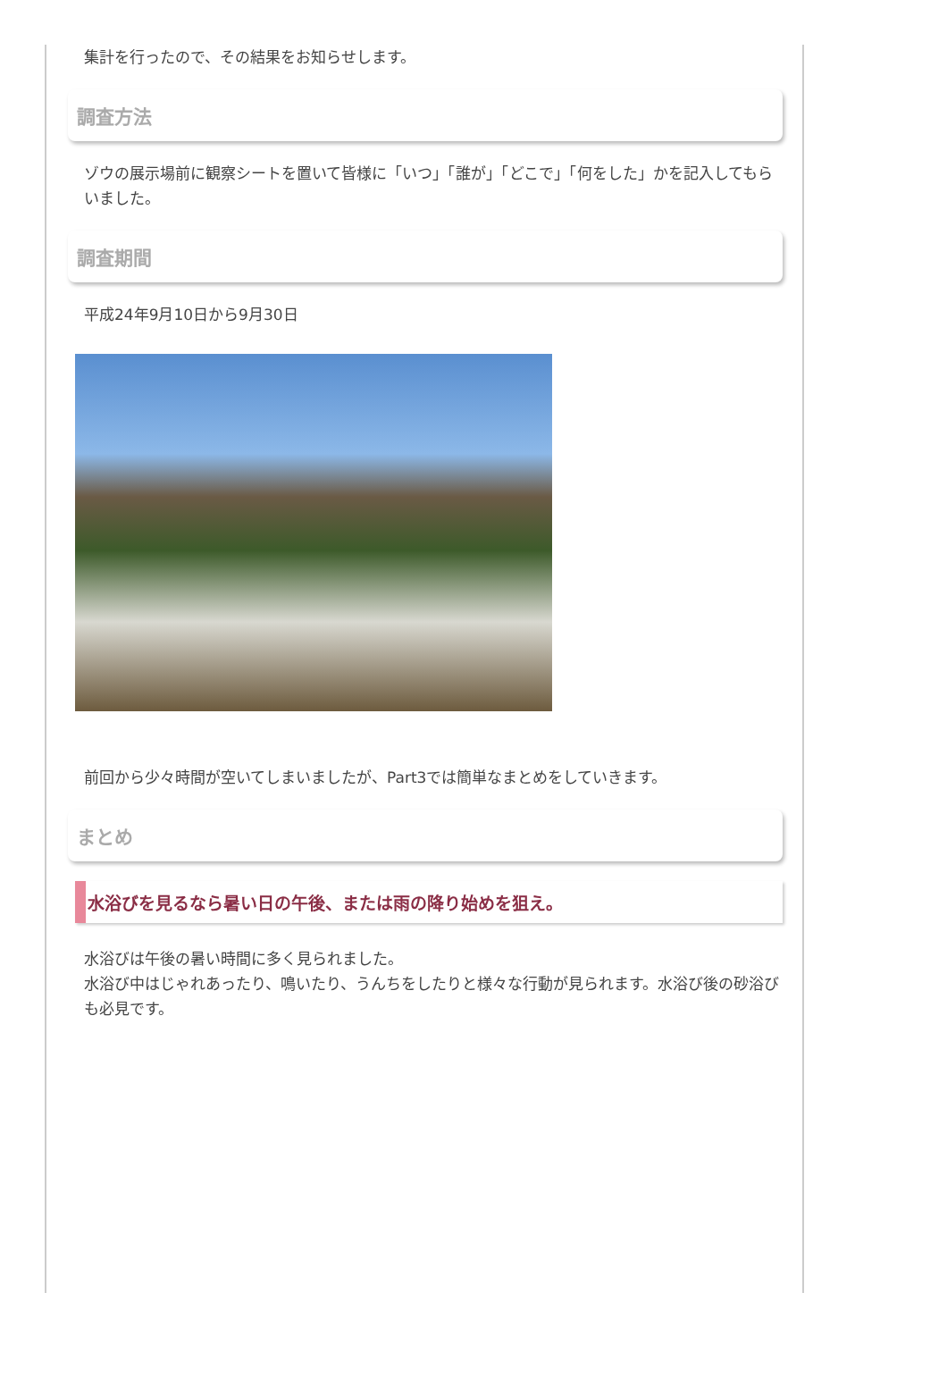集計を行ったので、その結果をお知らせします。
調査方法
ゾウの展示場前に観察シートを置いて皆様に「いつ」「誰が」「どこで」「何をした」かを記入してもらいました。
調査期間
平成24年9月10日から9月30日
前回から少々時間が空いてしまいましたが、Part3では簡単なまとめをしていきます。
まとめ
水浴びを見るなら暑い日の午後、または雨の降り始めを狙え。
水浴びは午後の暑い時間に多く見られました。
水浴び中はじゃれあったり、鳴いたり、うんちをしたりと様々な行動が見られます。水浴び後の砂浴びも必見です。